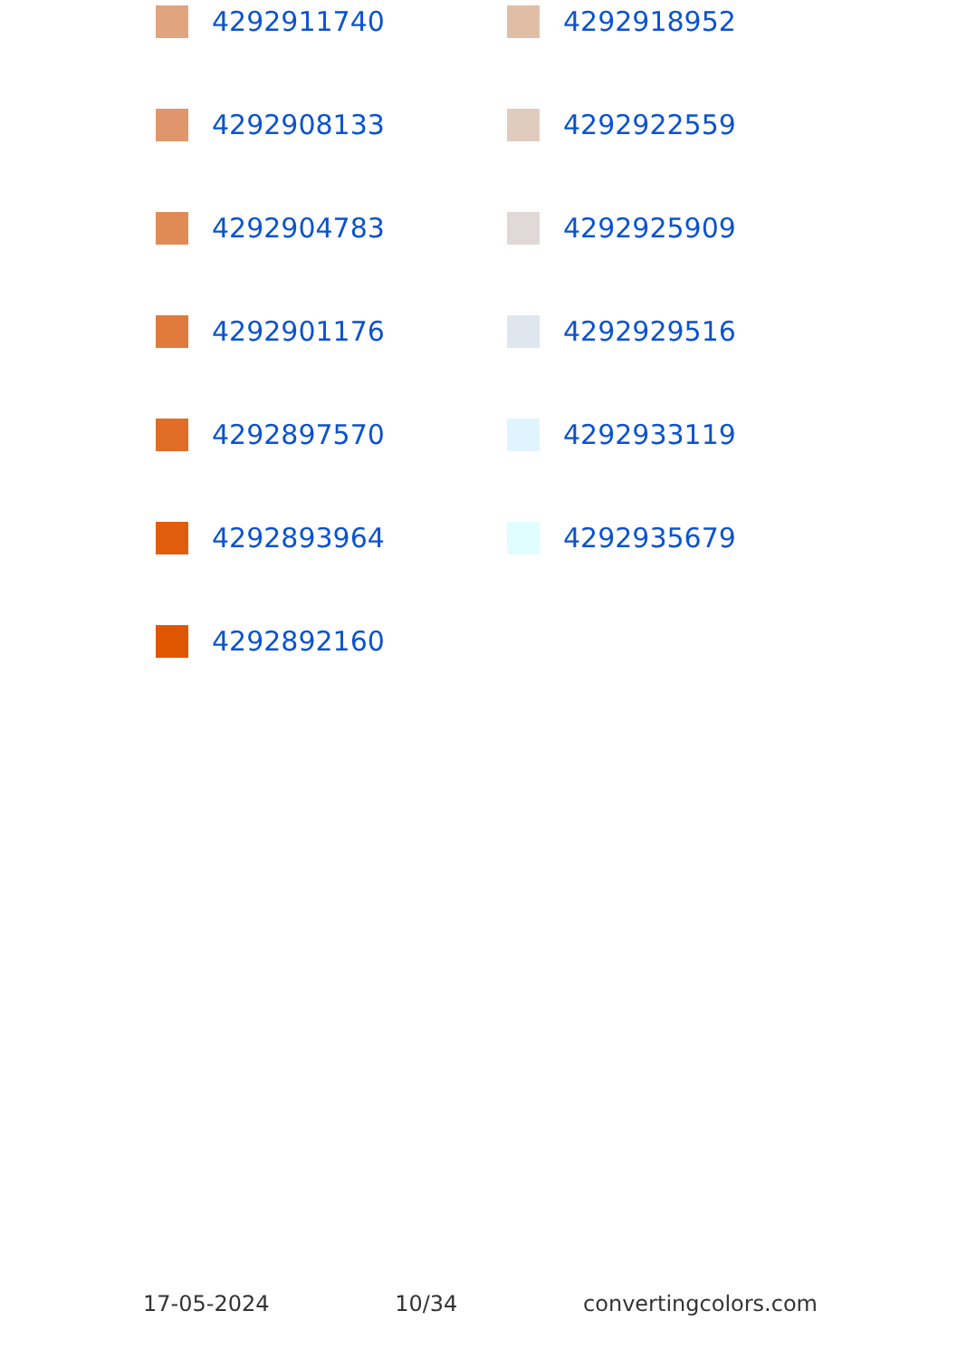4292911740
4292908133
4292904783
4292901176
4292897570
4292893964
4292892160
4292918952
4292922559
4292925909
4292929516
4292933119
4292935679
17-05-2024 10/34 convertingcolors.com